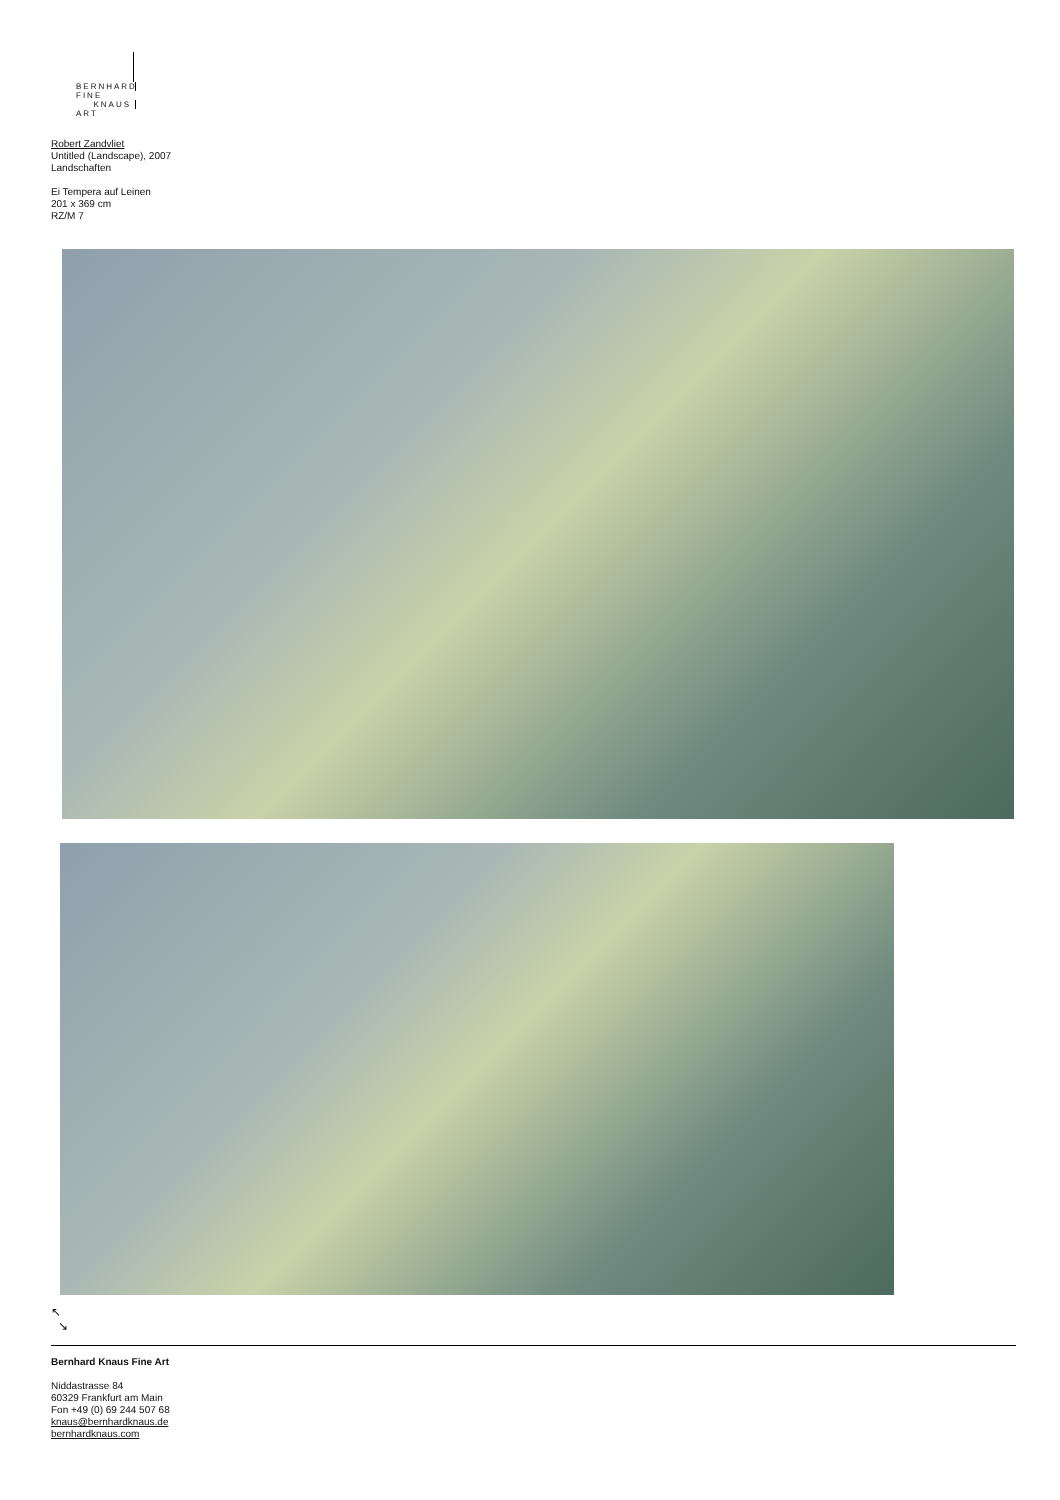BERNHARD FINE
KNAUS ART
Robert Zandvliet
Untitled (Landscape), 2007
Landschaften
Ei Tempera auf Leinen
201 x 369 cm
RZ/M 7
↖
↘
Bernhard Knaus Fine Art
Niddastrasse 84
60329 Frankfurt am Main
Fon +49 (0) 69 244 507 68
knaus@bernhardknaus.de
bernhardknaus.com